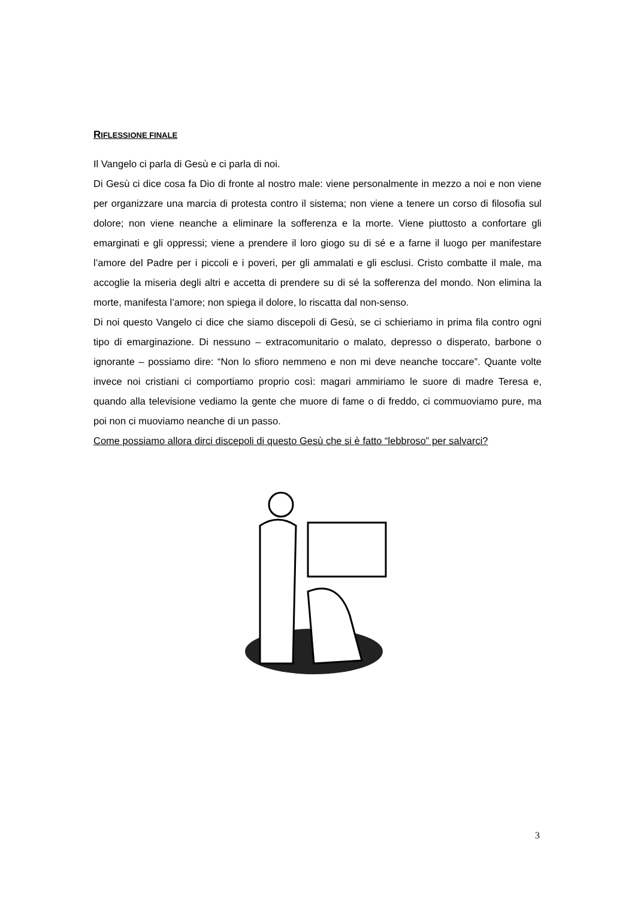RIFLESSIONE FINALE
Il Vangelo ci parla di Gesù e ci parla di noi.
Di Gesù ci dice cosa fa Dio di fronte al nostro male: viene personalmente in mezzo a noi e non viene per organizzare una marcia di protesta contro il sistema; non viene a tenere un corso di filosofia sul dolore; non viene neanche a eliminare la sofferenza e la morte. Viene piuttosto a confortare gli emarginati e gli oppressi; viene a prendere il loro giogo su di sé e a farne il luogo per manifestare l’amore del Padre per i piccoli e i poveri, per gli ammalati e gli esclusi. Cristo combatte il male, ma accoglie la miseria degli altri e accetta di prendere su di sé la sofferenza del mondo. Non elimina la morte, manifesta l’amore; non spiega il dolore, lo riscatta dal non-senso.
Di noi questo Vangelo ci dice che siamo discepoli di Gesù, se ci schieriamo in prima fila contro ogni tipo di emarginazione. Di nessuno – extracomunitario o malato, depresso o disperato, barbone o ignorante – possiamo dire: “Non lo sfioro nemmeno e non mi deve neanche toccare”. Quante volte invece noi cristiani ci comportiamo proprio così: magari ammiriamo le suore di madre Teresa e, quando alla televisione vediamo la gente che muore di fame o di freddo, ci commuoviamo pure, ma poi non ci muoviamo neanche di un passo.
Come possiamo allora dirci discepoli di questo Gesù che si è fatto “lebbroso” per salvarci?
3